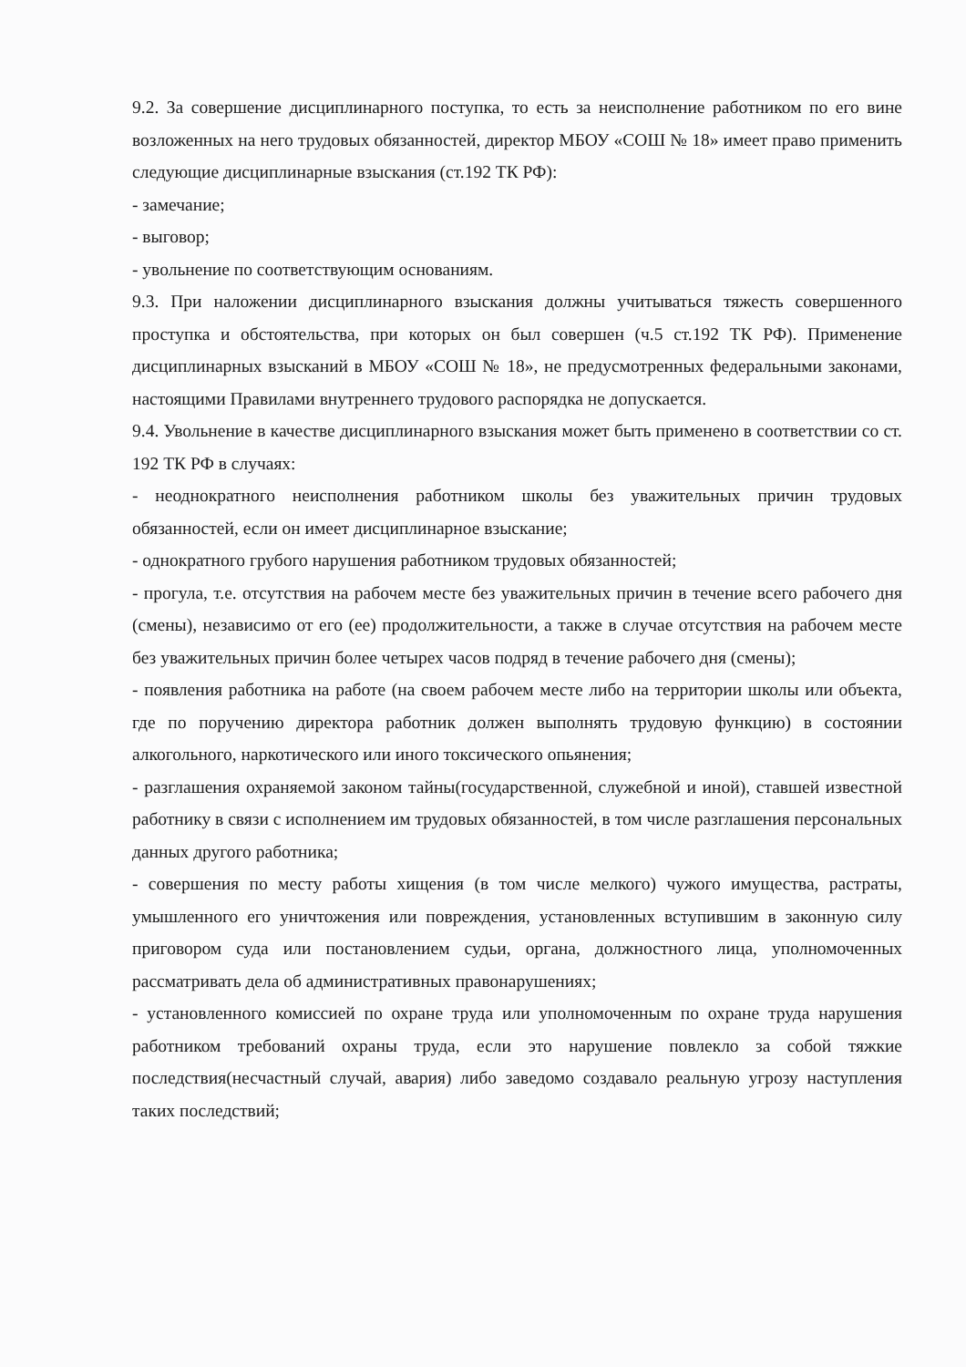9.2. За совершение дисциплинарного поступка, то есть за неисполнение работником по его вине возложенных на него трудовых обязанностей, директор МБОУ «СОШ № 18» имеет право применить следующие дисциплинарные взыскания (ст.192 ТК РФ):
- замечание;
- выговор;
- увольнение по соответствующим основаниям.
9.3. При наложении дисциплинарного взыскания должны учитываться тяжесть совершенного проступка и обстоятельства, при которых он был совершен (ч.5 ст.192 ТК РФ). Применение дисциплинарных взысканий в МБОУ «СОШ № 18», не предусмотренных федеральными законами, настоящими Правилами внутреннего трудового распорядка не допускается.
9.4. Увольнение в качестве дисциплинарного взыскания может быть применено в соответствии со ст. 192 ТК РФ в случаях:
- неоднократного неисполнения работником школы без уважительных причин трудовых обязанностей, если он имеет дисциплинарное взыскание;
- однократного грубого нарушения работником трудовых обязанностей;
- прогула, т.е. отсутствия на рабочем месте без уважительных причин в течение всего рабочего дня (смены), независимо от его (ее) продолжительности, а также в случае отсутствия на рабочем месте без уважительных причин более четырех часов подряд в течение рабочего дня (смены);
- появления работника на работе (на своем рабочем месте либо на территории школы или объекта, где по поручению директора работник должен выполнять трудовую функцию) в состоянии алкогольного, наркотического или иного токсического опьянения;
- разглашения охраняемой законом тайны(государственной, служебной и иной), ставшей известной работнику в связи с исполнением им трудовых обязанностей, в том числе разглашения персональных данных другого работника;
- совершения по месту работы хищения (в том числе мелкого) чужого имущества, растраты, умышленного его уничтожения или повреждения, установленных вступившим в законную силу приговором суда или постановлением судьи, органа, должностного лица, уполномоченных рассматривать дела об административных правонарушениях;
- установленного комиссией по охране труда или уполномоченным по охране труда нарушения работником требований охраны труда, если это нарушение повлекло за собой тяжкие последствия(несчастный случай, авария) либо заведомо создавало реальную угрозу наступления таких последствий;